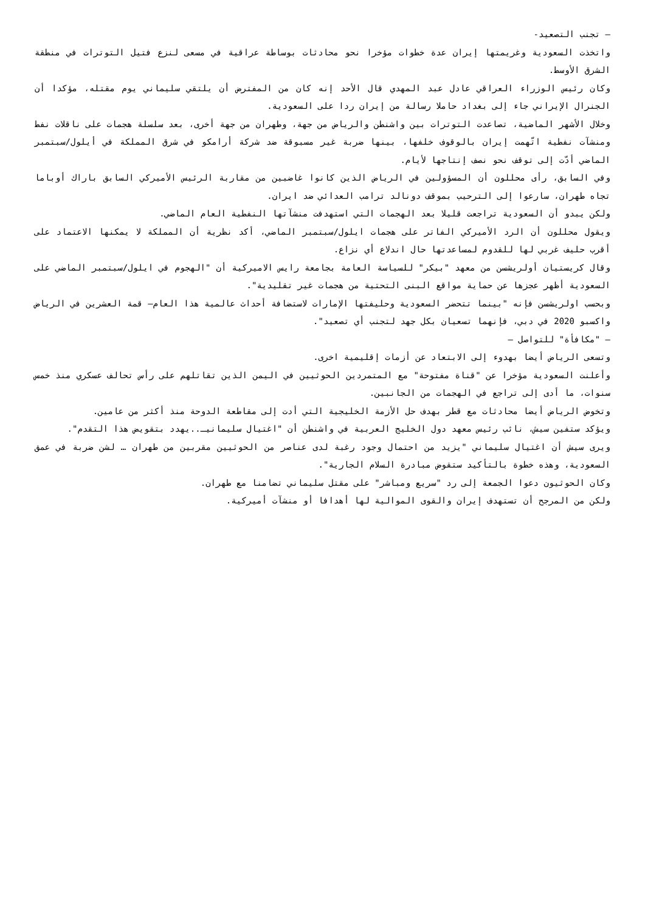– تجنب التصعيد-
واتخذت السعودية وغريمتها إيران عدة خطوات مؤخرا نحو محادثات بوساطة عراقية في مسعى لنزع فتيل التوترات في منطقة الشرق الأوسط.
وكان رئيس الوزراء العراقي عادل عبد المهدي قال الأحد إنه كان من المفترض أن يلتقي سليماني يوم مقتله، مؤكدا أن الجنرال الإيراني جاء إلى بغداد حاملا رسالة من إيران ردا على السعودية.
وخلال الأشهر الماضية، تصاعدت التوترات بين واشنطن والرياض من جهة، وطهران من جهة أخرى، بعد سلسلة هجمات على ناقلات نفط ومنشآت نفطية اتّهمت إيران بالوقوف خلفها، بينها ضربة غير مسبوقة ضد شركة أرامكو في شرق المملكة في أيلول/سبتمبر الماضي أدّت إلى توقف نحو نصف إنتاجها لأيام.
وفي السابق، رأى محللون أن المسؤولين في الرياض الذين كانوا غاضبين من مقاربة الرئيس الأميركي السابق باراك أوباما تجاه طهران، سارعوا إلى الترحيب بموقف دونالد ترامب العدائي ضد ايران.
ولكن يبدو أن السعودية تراجعت قليلا بعد الهجمات التي استهدفت منشآتها النفطية العام الماضي.
ويقول محللون أن الرد الأميركي الفاتر على هجمات ايلول/سبتمبر الماضي، أكد نظرية أن المملكة لا يمكنها الاعتماد على أقرب حليف غربي لها للقدوم لمساعدتها حال اندلاع أي نزاع.
وقال كريستيان أولريشسن من معهد "بيكر" للسياسة العامة بجامعة رايس الاميركية أن "الهجوم في ايلول/سبتمبر الماضي على السعودية أظهر عجزها عن حماية مواقع البنى التحتية من هجمات غير تقليدية".
وبحسب اولريشسن فإنه "بينما تتحضر السعودية وحليفتها الإمارات لاستضافة أحداث عالمية هذا العام– قمة العشرين في الرياض واكسبو 2020 في دبي، فإنهما تسعيان بكل جهد لتجنب أي تصعيد".
– "مكافأة" للتواصل –
وتسعى الرياض أيضا بهدوء إلى الابتعاد عن أزمات إقليمية اخرى.
وأعلنت السعودية مؤخرا عن "قناة مفتوحة" مع المتمردين الحوثيين في اليمن الذين تقاتلهم على رأس تحالف عسكري منذ خمس سنوات، ما أدى إلى تراجع في الهجمات من الجانبين.
وتخوض الرياض أيضا محادثات مع قطر بهدف حل الأزمة الخليجية التي أدت إلى مقاطعة الدوحة منذ أكثر من عامين.
ويؤكد ستفين سيش، نائب رئيس معهد دول الخليج العربية في واشنطن أن "اغتيال سليمانيـ..يهدد بتقويض هذا التقدم".
ويرى سيش أن اغتيال سليماني "يزيد من احتمال وجود رغبة لدى عناصر من الحوثيين مقربين من طهران … لشن ضربة في عمق السعودية، وهذه خطوة بالتأكيد ستقوض مبادرة السلام الجارية".
وكان الحوثيون دعوا الجمعة إلى رد "سريع ومباشر" على مقتل سليماني تضامنا مع طهران.
ولكن من المرجح أن تستهدف إيران والقوى الموالية لها أهدافا أو منشآت أميركية.